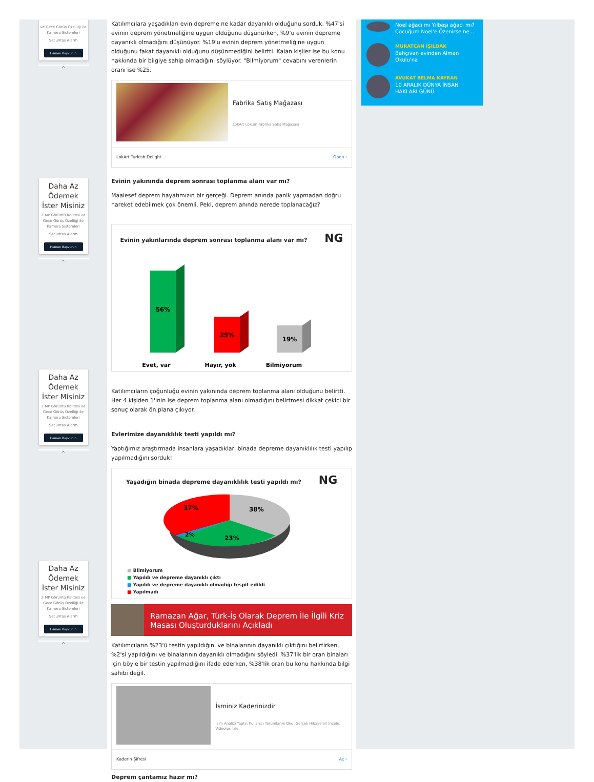ve Gece Görüş Özelliği ile Kamera Sistemleri
Securitas Alarm
Hemen Başvurun
^
Daha Az Ödemek İster Misiniz
2 MP Görüntü Kalitesi ve Gece Görüş Özelliği ile Kamera Sistemleri
Securitas Alarm
Hemen Başvurun
^
Daha Az Ödemek İster Misiniz
2 MP Görüntü Kalitesi ve Gece Görüş Özelliği ile Kamera Sistemleri
Securitas Alarm
Hemen Başvurun
^
Daha Az Ödemek İster Misiniz
2 MP Görüntü Kalitesi ve Gece Görüş Özelliği ile Kamera Sistemleri
Securitas Alarm
Hemen Başvurun
^
Katılımcılara yaşadıkları evin depreme ne kadar dayanıklı olduğunu sorduk. %47'si evinin deprem yönetmeliğine uygun olduğunu düşünürken, %9'u evinin depreme dayanıklı olmadığını düşünüyor. %19'u evinin deprem yönetmeliğine uygun olduğunu fakat dayanıklı olduğunu düşünmediğini belirtti. Kalan kişiler ise bu konu hakkında bir bilgiye sahip olmadığını söylüyor. "Bilmiyorum" cevabını verenlerin oranı ise %25.
Fabrika Satış Mağazası
LokArt Lokum Fabrika Satış Mağazası
LokArt Turkish Delight Open ›
Evinin yakınında deprem sonrası toplanma alanı var mı?
Maalesef deprem hayatımızın bir gerçeği. Deprem anında panik yapmadan doğru hareket edebilmek çok önemli. Peki, deprem anında nerede toplanacağız?
Evinin yakınlarında deprem sonrası toplanma alanı var mı? NG
56%
25%
19%
Evet, var
Hayır, yok
Bilmiyorum
Katılımcıların çoğunluğu evinin yakınında deprem toplanma alanı olduğunu belirtti. Her 4 kişiden 1'inin ise deprem toplanma alanı olmadığını belirtmesi dikkat çekici bir sonuç olarak ön plana çıkıyor.
Evlerimize dayanıklılık testi yapıldı mı?
Yaptığımız araştırmada insanlara yaşadıkları binada depreme dayanıklılık testi yapılıp yapılmadığını sorduk!
Yaşadığın binada depreme dayanıklılık testi yapıldı mı? NG
37%
38%
2%
23%
■ Bilmiyorum
■ Yapıldı ve depreme dayanıklı çıktı
■ Yapıldı ve depreme dayanıklı olmadığı tespit edildi
■ Yapılmadı
Ramazan Ağar, Türk-İş Olarak Deprem İle İlgili Kriz Masası Oluşturduklarını Açıkladı
Katılımcıların %23'ü testin yapıldığını ve binalarının dayanıklı çıktığını belirtirken, %2'si yapıldığını ve binalarının dayanıklı olmadığını söyledi. %37'lik bir oran binaları için böyle bir testin yapılmadığını ifade ederken, %38'lik oran bu konu hakkında bilgi sahibi değil.
İsminiz Kaderinizdir
İsim Analizi Yaptır. Kullanıcı Yorumlarını Oku. Gerçek Hikayeleri İncele. Videoları İzle.
Kaderin Şifresi Aç ›
Deprem çantamız hazır mı?
Noel ağacı mı Yılbaşı ağacı mı? Çocuğum Noel'e Özenirse ne...
MURATCAN IŞILDAK
Bahçıvan evinden Alman Okulu'na
AVUKAT BELMA KAYRAN
10 ARALIK DÜNYA İNSAN HAKLARI GÜNÜ